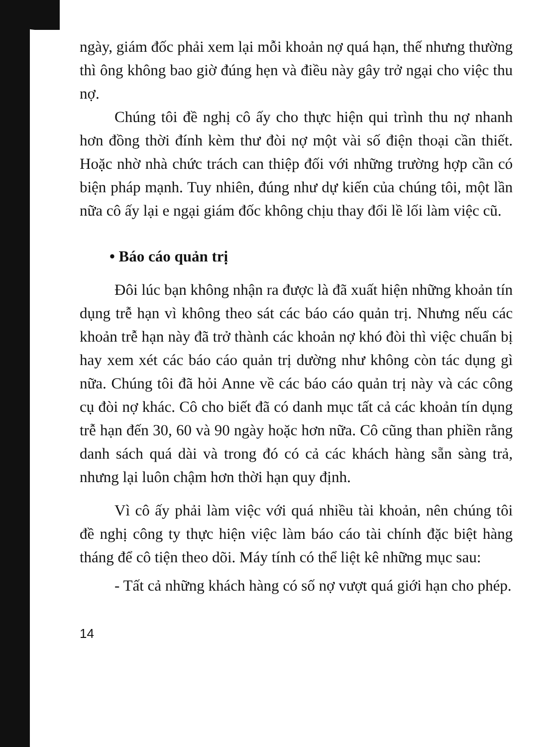ngày, giám đốc phải xem lại mỗi khoản nợ quá hạn, thế nhưng thường thì ông không bao giờ đúng hẹn và điều này gây trở ngại cho việc thu nợ.
Chúng tôi đề nghị cô ấy cho thực hiện qui trình thu nợ nhanh hơn đồng thời đính kèm thư đòi nợ một vài số điện thoại cần thiết. Hoặc nhờ nhà chức trách can thiệp đối với những trường hợp cần có biện pháp mạnh. Tuy nhiên, đúng như dự kiến của chúng tôi, một lần nữa cô ấy lại e ngại giám đốc không chịu thay đổi lề lối làm việc cũ.
• Báo cáo quản trị
Đôi lúc bạn không nhận ra được là đã xuất hiện những khoản tín dụng trễ hạn vì không theo sát các báo cáo quản trị. Nhưng nếu các khoản trễ hạn này đã trở thành các khoản nợ khó đòi thì việc chuẩn bị hay xem xét các báo cáo quản trị dường như không còn tác dụng gì nữa. Chúng tôi đã hỏi Anne về các báo cáo quản trị này và các công cụ đòi nợ khác. Cô cho biết đã có danh mục tất cả các khoản tín dụng trễ hạn đến 30, 60 và 90 ngày hoặc hơn nữa. Cô cũng than phiền rằng danh sách quá dài và trong đó có cả các khách hàng sẵn sàng trả, nhưng lại luôn chậm hơn thời hạn quy định.
Vì cô ấy phải làm việc với quá nhiều tài khoản, nên chúng tôi đề nghị công ty thực hiện việc làm báo cáo tài chính đặc biệt hàng tháng để cô tiện theo dõi. Máy tính có thể liệt kê những mục sau:
- Tất cả những khách hàng có số nợ vượt quá giới hạn cho phép.
14